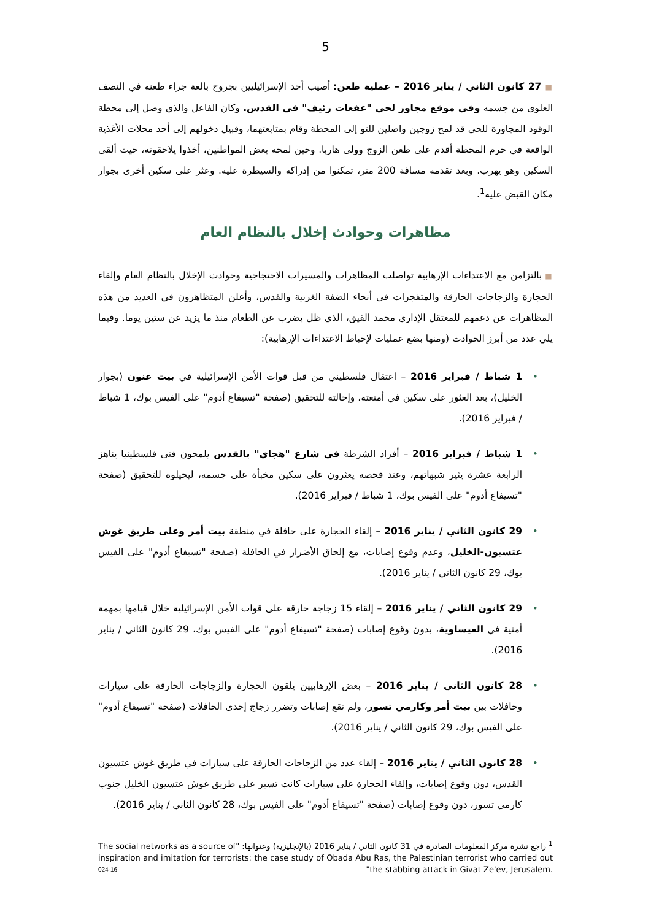5
■ 27 كانون الثاني / يناير 2016 – عملية طعن: أصيب أحد الإسرائيليين بجروح بالغة جراء طعنه في النصف العلوي من جسمه وفي موقع مجاور لحي "غفعات زئيف" في القدس. وكان الفاعل والذي وصل إلى محطة الوقود المجاورة للحي قد لمح زوجين واصلين للتو إلى المحطة وقام بمتابعتهما، وقبيل دخولهم إلى أحد محلات الأغذية الواقعة في حرم المحطة أقدم على طعن الزوج وولى هاربا. وحين لمحه بعض المواطنين، أخذوا يلاحقونه، حيث ألقى السكين وهو يهرب. وبعد تقدمه مسافة 200 متر، تمكنوا من إدراكه والسيطرة عليه. وعثر على سكين أخرى بجوار مكان القبض عليه<sup>1</sup>.
مظاهرات وحوادث إخلال بالنظام العام
■ بالتزامن مع الاعتداءات الإرهابية تواصلت المظاهرات والمسيرات الاحتجاجية وحوادث الإخلال بالنظام العام وإلقاء الحجارة والزجاجات الحارقة والمتفجرات في أنحاء الضفة الغربية والقدس، وأعلن المتظاهرون في العديد من هذه المظاهرات عن دعمهم للمعتقل الإداري محمد القيق، الذي ظل يضرب عن الطعام منذ ما يزيد عن ستين يوما. وفيما يلي عدد من أبرز الحوادث (ومنها بضع عمليات لإحباط الاعتداءات الإرهابية):
• 1 شباط / فبراير 2016 – اعتقال فلسطيني من قبل قوات الأمن الإسرائيلية في بيت عنون (بجوار الخليل)، بعد العثور على سكين في أمتعته، وإحالته للتحقيق (صفحة "تسيفاع أدوم" على الفيس بوك، 1 شباط / فبراير 2016).
• 1 شباط / فبراير 2016 – أفراد الشرطة في شارع "هجاي" بالقدس يلمحون فتى فلسطينيا يناهز الرابعة عشرة يثير شبهاتهم، وعند فحصه يعثرون على سكين مخبأة على جسمه، ليحيلوه للتحقيق (صفحة "تسيفاع أدوم" على الفيس بوك، 1 شباط / فبراير 2016).
• 29 كانون الثاني / يناير 2016 – إلقاء الحجارة على حافلة في منطقة بيت أمر وعلى طريق غوش عتسيون-الخليل، وعدم وقوع إصابات، مع إلحاق الأضرار في الحافلة (صفحة "تسيفاع أدوم" على الفيس بوك، 29 كانون الثاني / يناير 2016).
• 29 كانون الثاني / يناير 2016 – إلقاء 15 زجاجة حارقة على قوات الأمن الإسرائيلية خلال قيامها بمهمة أمنية في العيساوية، بدون وقوع إصابات (صفحة "تسيفاع أدوم" على الفيس بوك، 29 كانون الثاني / يناير 2016).
• 28 كانون الثاني / يناير 2016 – بعض الإرهابيين يلقون الحجارة والزجاجات الحارقة على سيارات وحافلات بين بيت أمر وكارمي تسور، ولم تقع إصابات وتضرر زجاج إحدى الحافلات (صفحة "تسيفاع أدوم" على الفيس بوك، 29 كانون الثاني / يناير 2016).
• 28 كانون الثاني / يناير 2016 – إلقاء عدد من الزجاجات الحارقة على سيارات في طريق غوش عتسيون القدس، دون وقوع إصابات، وإلقاء الحجارة على سيارات كانت تسير على طريق غوش عتسيون الخليل جنوب كارمي تسور، دون وقوع إصابات (صفحة "تسيفاع أدوم" على الفيس بوك، 28 كانون الثاني / يناير 2016).
<sup>1</sup> راجع نشرة مركز المعلومات الصادرة في 31 كانون الثاني / يناير 2016 (بالإنجليزية) وعنوانها: "The social networks as a source of inspiration and imitation for terrorists: the case study of Obada Abu Ras, the Palestinian terrorist who carried out the stabbing attack in Givat Ze'ev, Jerusalem."
024-16